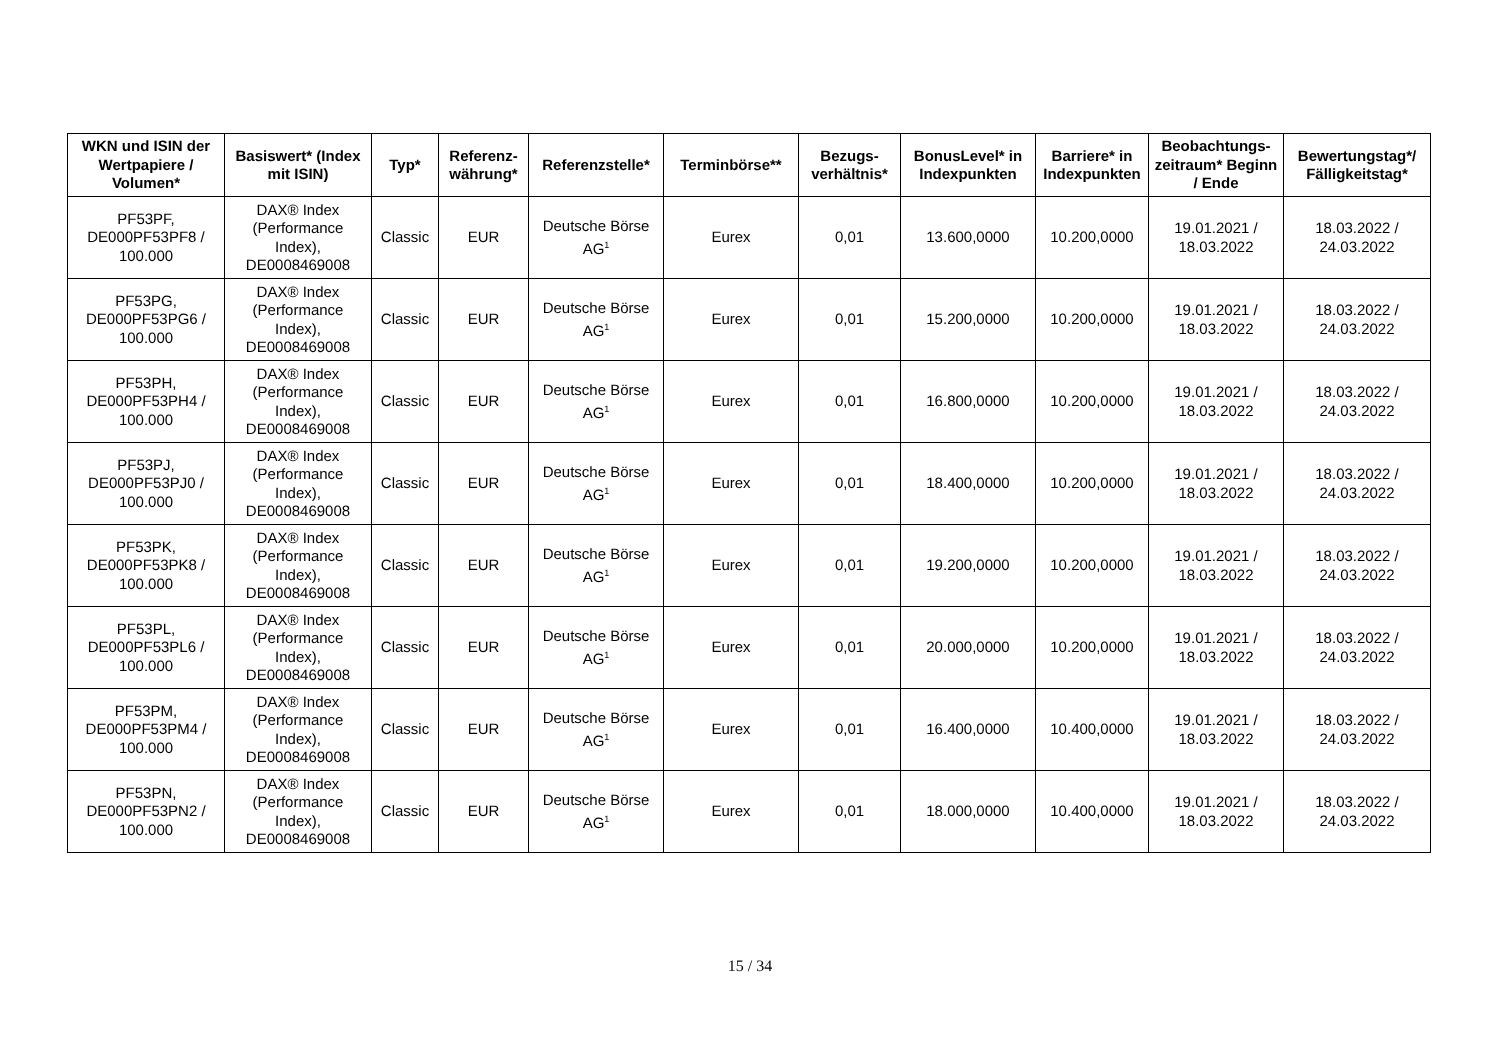| WKN und ISIN der Wertpapiere / Volumen* | Basiswert* (Index mit ISIN) | Typ* | Referenz-währung* | Referenzstelle* | Terminbörse** | Bezugs-verhältnis* | BonusLevel* in Indexpunkten | Barriere* in Indexpunkten | Beobachtungs-zeitraum* Beginn / Ende | Bewertungstag*/ Fälligkeitstag* |
| --- | --- | --- | --- | --- | --- | --- | --- | --- | --- | --- |
| PF53PF, DE000PF53PF8 / 100.000 | DAX® Index (Performance Index), DE0008469008 | Classic | EUR | Deutsche Börse AG<sup>1</sup> | Eurex | 0,01 | 13.600,0000 | 10.200,0000 | 19.01.2021 / 18.03.2022 | 18.03.2022 / 24.03.2022 |
| PF53PG, DE000PF53PG6 / 100.000 | DAX® Index (Performance Index), DE0008469008 | Classic | EUR | Deutsche Börse AG<sup>1</sup> | Eurex | 0,01 | 15.200,0000 | 10.200,0000 | 19.01.2021 / 18.03.2022 | 18.03.2022 / 24.03.2022 |
| PF53PH, DE000PF53PH4 / 100.000 | DAX® Index (Performance Index), DE0008469008 | Classic | EUR | Deutsche Börse AG<sup>1</sup> | Eurex | 0,01 | 16.800,0000 | 10.200,0000 | 19.01.2021 / 18.03.2022 | 18.03.2022 / 24.03.2022 |
| PF53PJ, DE000PF53PJ0 / 100.000 | DAX® Index (Performance Index), DE0008469008 | Classic | EUR | Deutsche Börse AG<sup>1</sup> | Eurex | 0,01 | 18.400,0000 | 10.200,0000 | 19.01.2021 / 18.03.2022 | 18.03.2022 / 24.03.2022 |
| PF53PK, DE000PF53PK8 / 100.000 | DAX® Index (Performance Index), DE0008469008 | Classic | EUR | Deutsche Börse AG<sup>1</sup> | Eurex | 0,01 | 19.200,0000 | 10.200,0000 | 19.01.2021 / 18.03.2022 | 18.03.2022 / 24.03.2022 |
| PF53PL, DE000PF53PL6 / 100.000 | DAX® Index (Performance Index), DE0008469008 | Classic | EUR | Deutsche Börse AG<sup>1</sup> | Eurex | 0,01 | 20.000,0000 | 10.200,0000 | 19.01.2021 / 18.03.2022 | 18.03.2022 / 24.03.2022 |
| PF53PM, DE000PF53PM4 / 100.000 | DAX® Index (Performance Index), DE0008469008 | Classic | EUR | Deutsche Börse AG<sup>1</sup> | Eurex | 0,01 | 16.400,0000 | 10.400,0000 | 19.01.2021 / 18.03.2022 | 18.03.2022 / 24.03.2022 |
| PF53PN, DE000PF53PN2 / 100.000 | DAX® Index (Performance Index), DE0008469008 | Classic | EUR | Deutsche Börse AG<sup>1</sup> | Eurex | 0,01 | 18.000,0000 | 10.400,0000 | 19.01.2021 / 18.03.2022 | 18.03.2022 / 24.03.2022 |
15 / 34